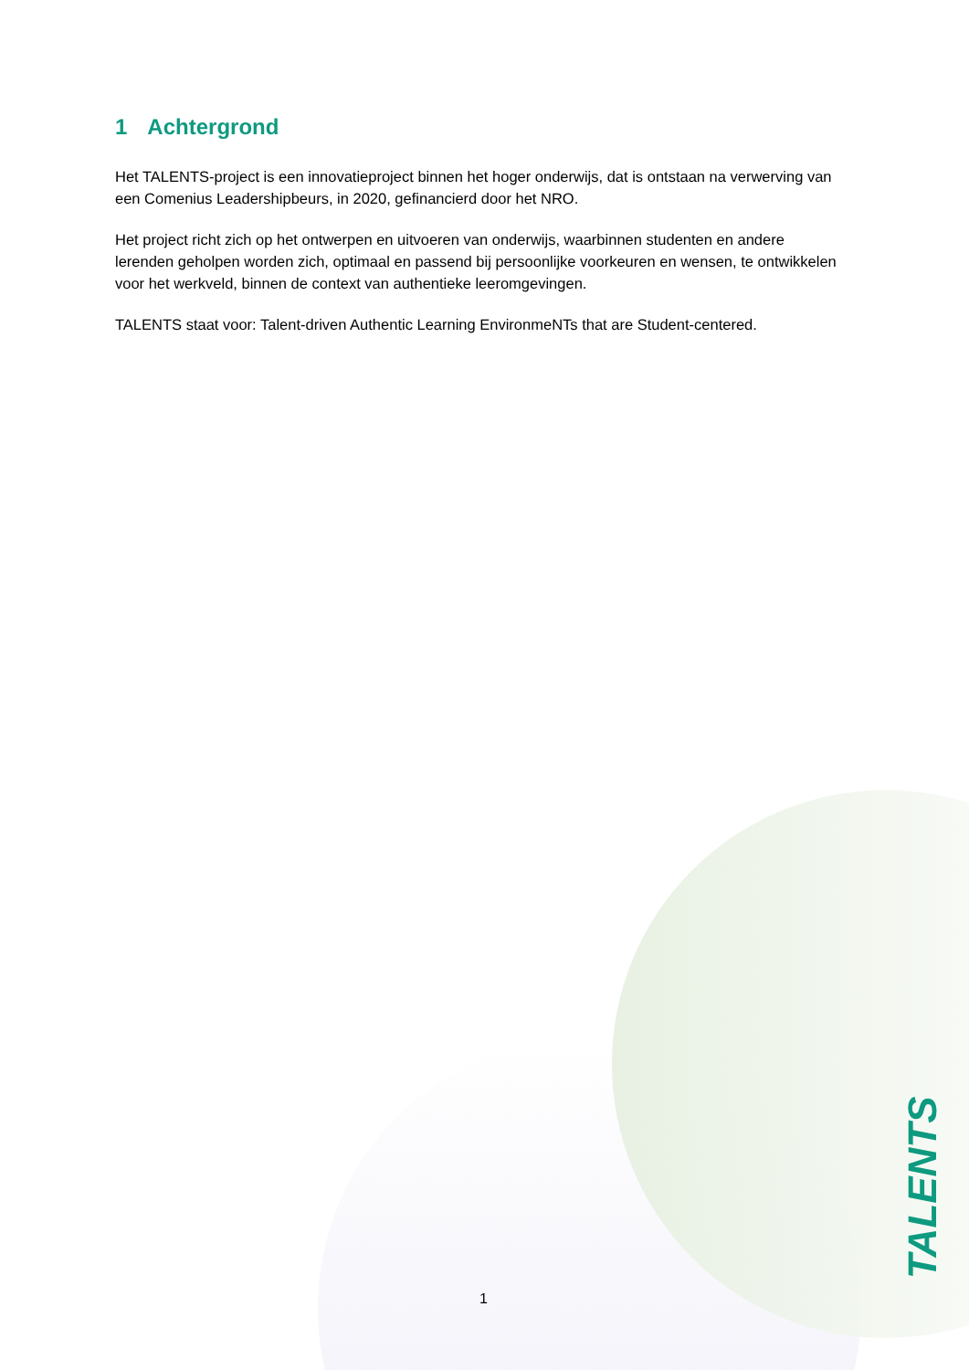1 Achtergrond
Het TALENTS-project is een innovatieproject binnen het hoger onderwijs, dat is ontstaan na verwerving van een Comenius Leadershipbeurs, in 2020, gefinancierd door het NRO.
Het project richt zich op het ontwerpen en uitvoeren van onderwijs, waarbinnen studenten en andere lerenden geholpen worden zich, optimaal en passend bij persoonlijke voorkeuren en wensen, te ontwikkelen voor het werkveld, binnen de context van authentieke leeromgevingen.
TALENTS staat voor: Talent-driven Authentic Learning EnvironmeNTs that are Student-centered.
1 TALENTS